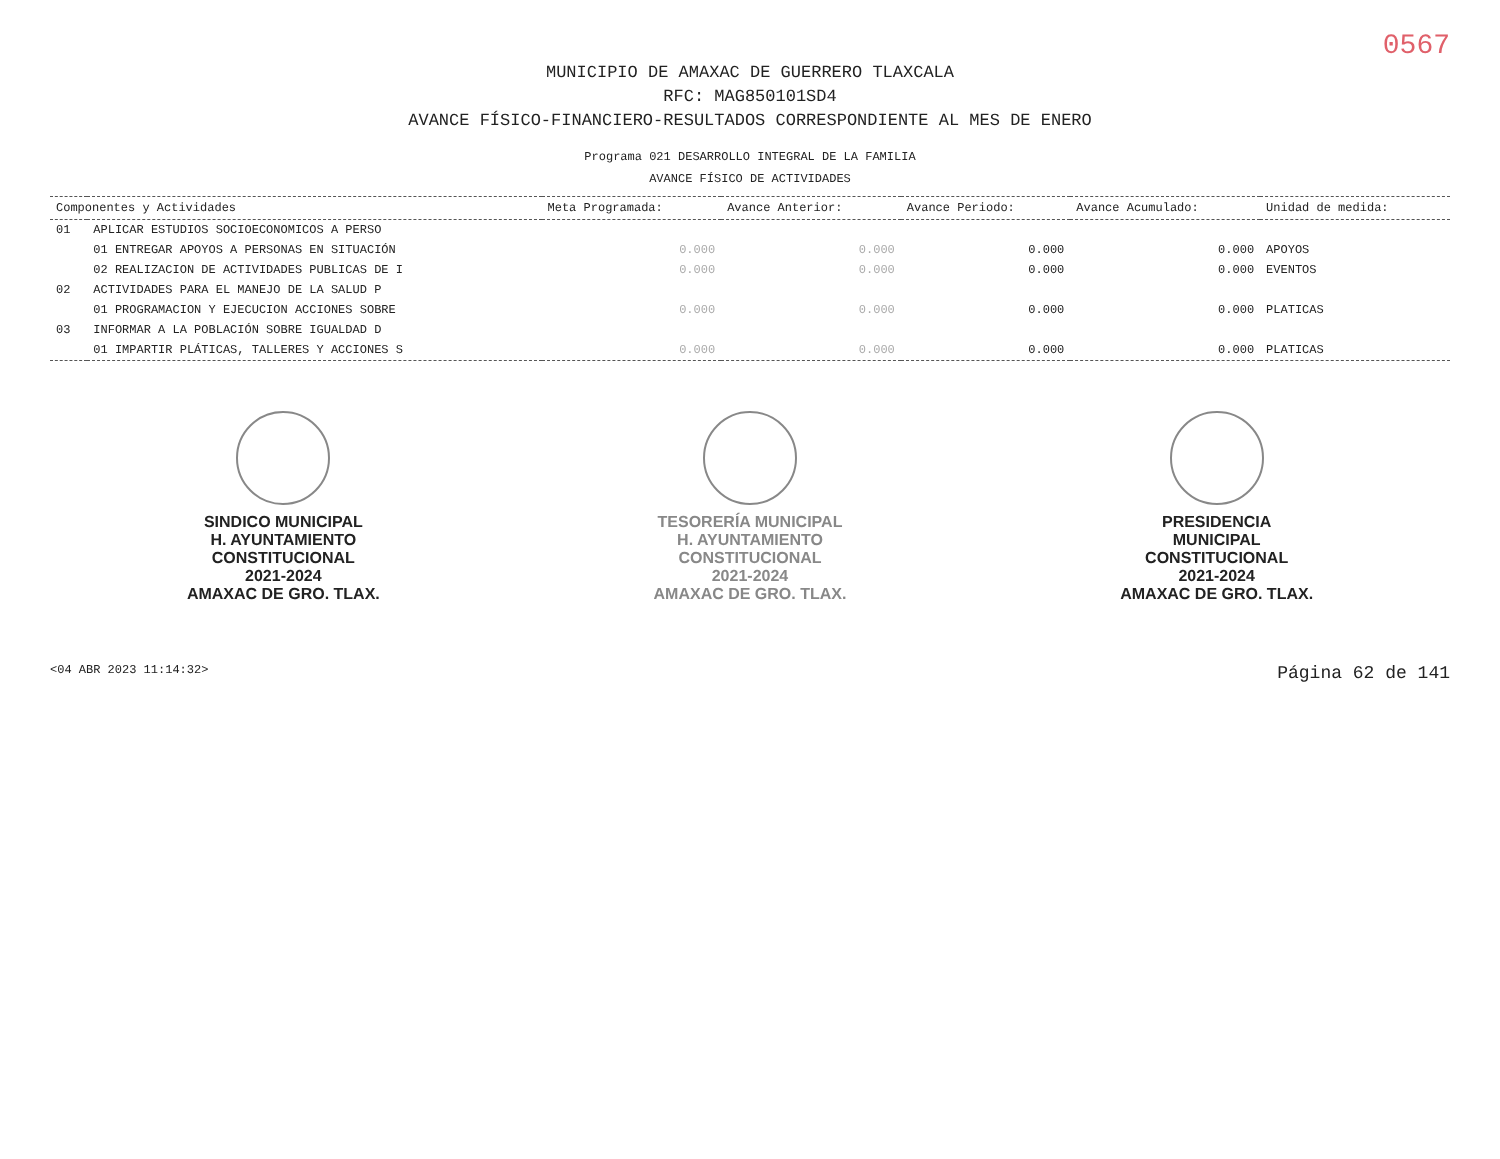0567
MUNICIPIO DE AMAXAC DE GUERRERO TLAXCALA
RFC: MAG850101SD4
AVANCE FÍSICO-FINANCIERO-RESULTADOS CORRESPONDIENTE AL MES DE ENERO
Programa 021 DESARROLLO INTEGRAL DE LA FAMILIA
AVANCE FÍSICO DE ACTIVIDADES
| Componentes y Actividades | | Meta Programada: | Avance Anterior: | Avance Periodo: | Avance Acumulado: | Unidad de medida: |
| --- | --- | --- | --- | --- | --- | --- |
| 01 | APLICAR ESTUDIOS SOCIOECONOMICOS A PERSO | | | | | |
| | 01 ENTREGAR APOYOS A PERSONAS EN SITUACIÓN | 0.000 | 0.000 | 0.000 | 0.000 | APOYOS |
| | 02 REALIZACION DE ACTIVIDADES PUBLICAS DE I | 0.000 | 0.000 | 0.000 | 0.000 | EVENTOS |
| 02 | ACTIVIDADES PARA EL MANEJO DE LA SALUD P | | | | | |
| | 01 PROGRAMACION Y EJECUCION ACCIONES SOBRE | 0.000 | 0.000 | 0.000 | 0.000 | PLATICAS |
| 03 | INFORMAR A LA POBLACIÓN SOBRE IGUALDAD D | | | | | |
| | 01 IMPARTIR PLÁTICAS, TALLERES Y ACCIONES S | 0.000 | 0.000 | 0.000 | 0.000 | PLATICAS |
SINDICO MUNICIPAL
H. AYUNTAMIENTO
CONSTITUCIONAL
2021-2024
AMAXAC DE GRO. TLAX.
TESORERÍA MUNICIPAL
H. AYUNTAMIENTO
CONSTITUCIONAL
2021-2024
AMAXAC DE GRO. TLAX.
PRESIDENCIA
MUNICIPAL
CONSTITUCIONAL
2021-2024
AMAXAC DE GRO. TLAX.
<04 ABR 2023 11:14:32> Página 62 de 141